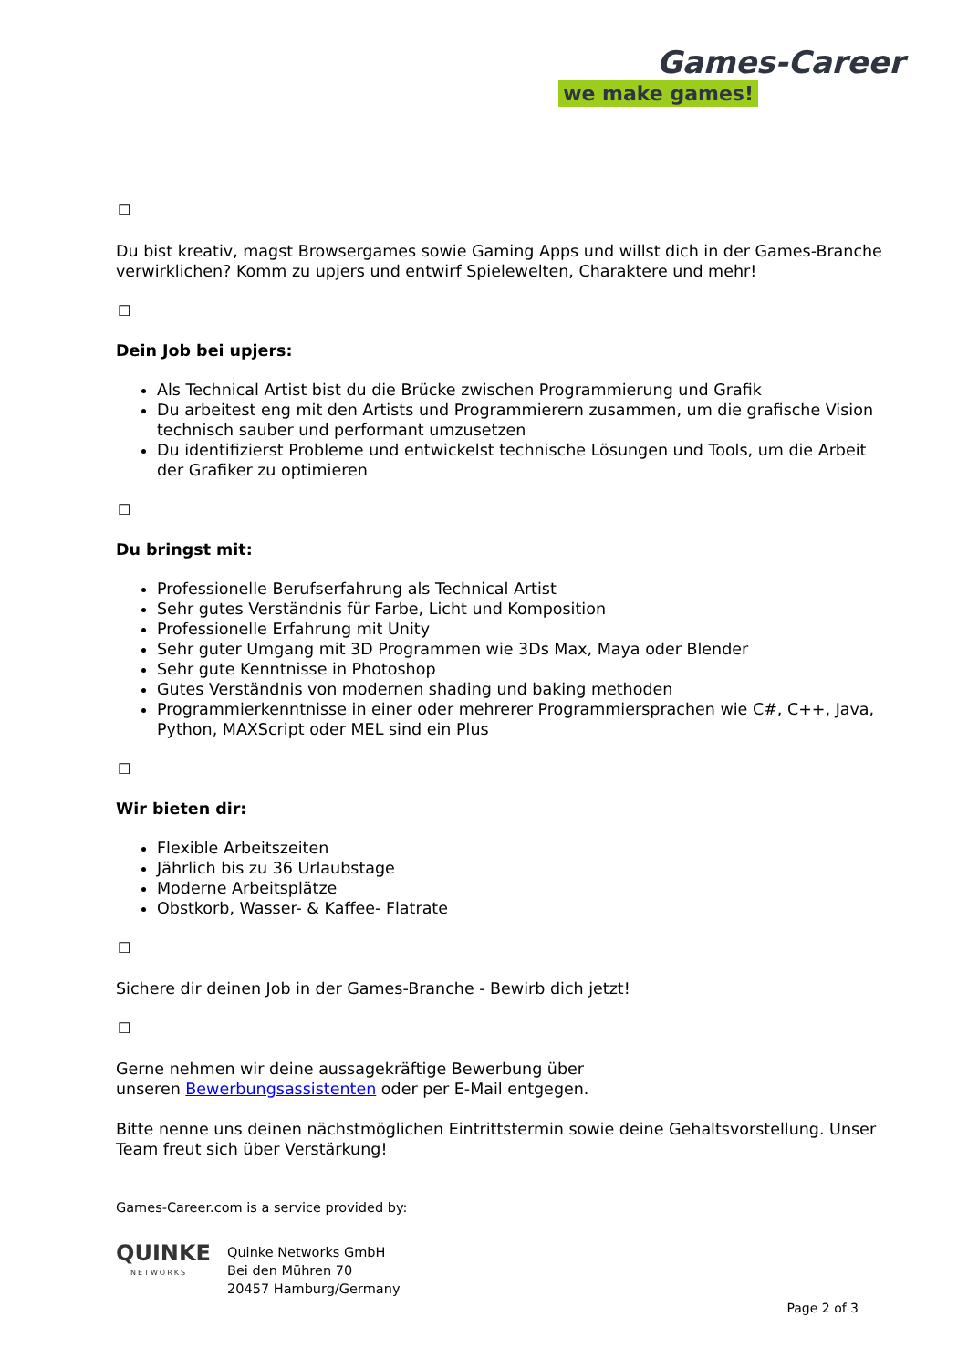Games-Career
we make games!
☐
Du bist kreativ, magst Browsergames sowie Gaming Apps und willst dich in der Games-Branche verwirklichen? Komm zu upjers und entwirf Spielewelten, Charaktere und mehr!
☐
Dein Job bei upjers:
Als Technical Artist bist du die Brücke zwischen Programmierung und Grafik
Du arbeitest eng mit den Artists und Programmierern zusammen, um die grafische Vision technisch sauber und performant umzusetzen
Du identifizierst Probleme und entwickelst technische Lösungen und Tools, um die Arbeit der Grafiker zu optimieren
☐
Du bringst mit:
Professionelle Berufserfahrung als Technical Artist
Sehr gutes Verständnis für Farbe, Licht und Komposition
Professionelle Erfahrung mit Unity
Sehr guter Umgang mit 3D Programmen wie 3Ds Max, Maya oder Blender
Sehr gute Kenntnisse in Photoshop
Gutes Verständnis von modernen shading und baking methoden
Programmierkenntnisse in einer oder mehrerer Programmiersprachen wie C#, C++, Java, Python, MAXScript oder MEL sind ein Plus
☐
Wir bieten dir:
Flexible Arbeitszeiten
Jährlich bis zu 36 Urlaubstage
Moderne Arbeitsplätze
Obstkorb, Wasser- & Kaffee- Flatrate
☐
Sichere dir deinen Job in der Games-Branche - Bewirb dich jetzt!
☐
Gerne nehmen wir deine aussagekräftige Bewerbung über
unseren Bewerbungsassistenten oder per E-Mail entgegen.
Bitte nenne uns deinen nächstmöglichen Eintrittstermin sowie deine Gehaltsvorstellung. Unser Team freut sich über Verstärkung!
Games-Career.com is a service provided by:
QUINKE
NETWORKS
Quinke Networks GmbH
Bei den Mühren 70
20457 Hamburg/Germany
Page 2 of 3